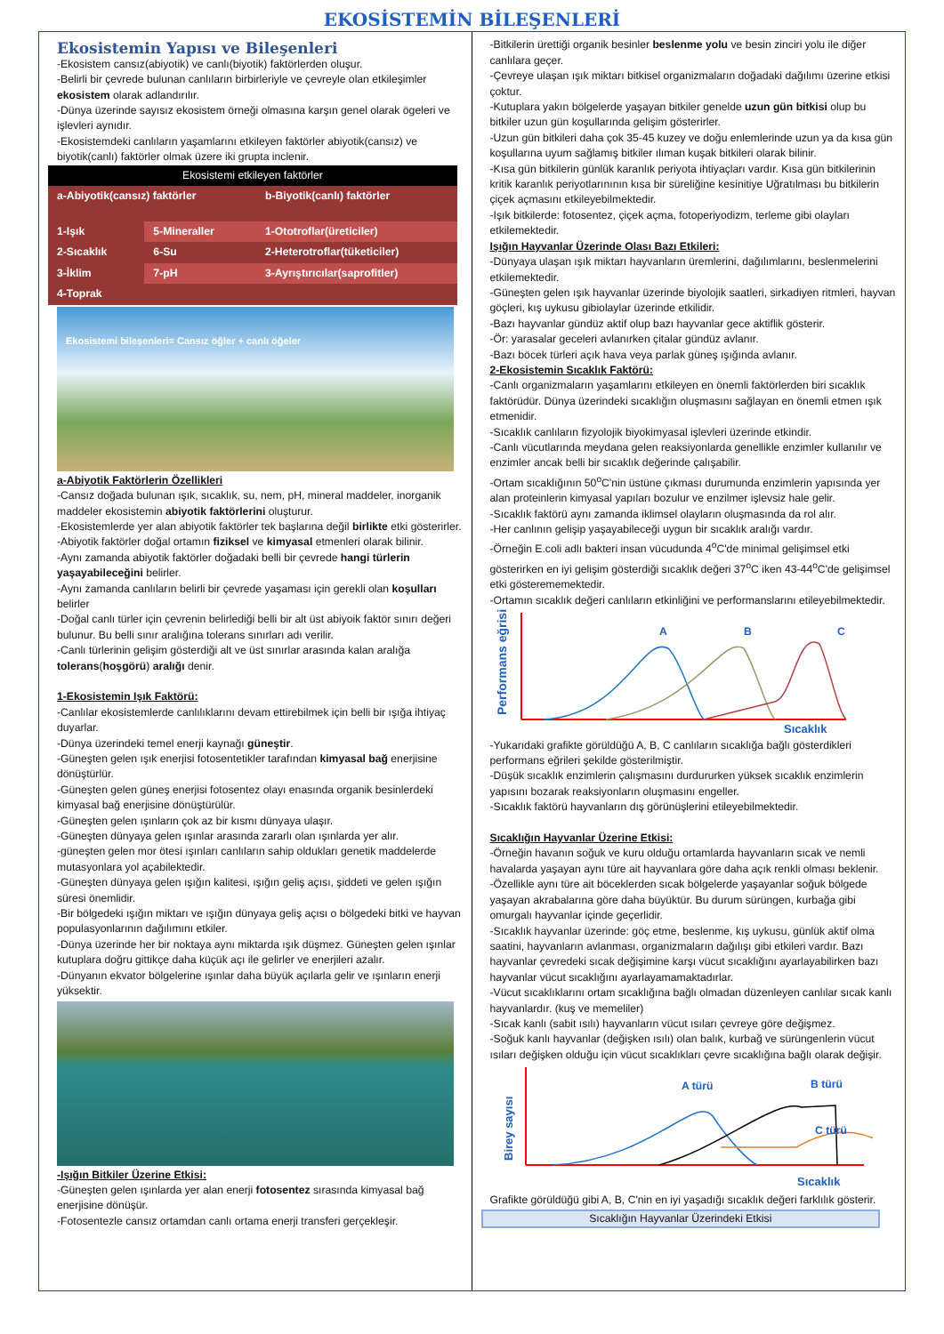EKOSİSTEMİN BİLEŞENLERİ
Ekosistemin Yapısı ve Bileşenleri
-Ekosistem cansız(abiyotik) ve canlı(biyotik) faktörlerden oluşur.
-Belirli bir çevrede bulunan canlıların birbirleriyle ve çevreyle olan etkileşimler ekosistem olarak adlandırılır.
-Dünya üzerinde sayısız ekosistem örneği olmasına karşın genel olarak ögeleri ve işlevleri aynıdır.
-Ekosistemdeki canlıların yaşamlarını etkileyen faktörler abiyotik(cansız) ve biyotik(canlı) faktörler olmak üzere iki grupta inclenir.
| Ekosistemi etkileyen faktörler | | |
| a-Abiyotik(cansız) faktörler | | b-Biyotik(canlı) faktörler |
| 1-Işık | 5-Mineraller | 1-Ototroflar(üreticiler) |
| 2-Sıcaklık | 6-Su | 2-Heterotroflar(tüketiciler) |
| 3-İklim | 7-pH | 3-Ayrıştırıcılar(saprofitler) |
| 4-Toprak | | |
Ekosistemi bileşenleri= Cansız öğler + canlı öğeler
a-Abiyotik Faktörlerin Özellikleri
-Cansız doğada bulunan ışık, sıcaklık, su, nem, pH, mineral maddeler, inorganik maddeler ekosistemin abiyotik faktörlerini oluşturur.
-Ekosistemlerde yer alan abiyotik faktörler tek başlarına değil birlikte etki gösterirler.
-Abiyotik faktörler doğal ortamın fiziksel ve kimyasal etmenleri olarak bilinir.
-Aynı zamanda abiyotik faktörler doğadaki belli bir çevrede hangi türlerin yaşayabileceğini belirler.
-Aynı zamanda canlıların belirli bir çevrede yaşaması için gerekli olan koşulları belirler
-Doğal canlı türler için çevrenin belirlediği belli bir alt üst abiyoik faktör sınırı değeri bulunur. Bu belli sınır aralığına tolerans sınırları adı verilir.
-Canlı türlerinin gelişim gösterdiği alt ve üst sınırlar arasında kalan aralığa tolerans(hoşgörü) aralığı denir.
1-Ekosistemin Işık Faktörü:
-Canlılar ekosistemlerde canlılıklarını devam ettirebilmek için belli bir ışığa ihtiyaç duyarlar.
-Dünya üzerindeki temel enerji kaynağı güneştir.
-Güneşten gelen ışık enerjisi fotosentetikler tarafından kimyasal bağ enerjisine dönüştürlür.
-Güneşten gelen güneş enerjisi fotosentez olayı enasında organik besinlerdeki kimyasal bağ enerjisine dönüştürülür.
-Güneşten gelen ışınların çok az bir kısmı dünyaya ulaşır.
-Güneşten dünyaya gelen ışınlar arasında zararlı olan ışınlarda yer alır.
-güneşten gelen mor ötesi ışınları canlıların sahip oldukları genetik maddelerde mutasyonlara yol açabilektedir.
-Güneşten dünyaya gelen ışığın kalitesi, ışığın geliş açısı, şiddeti ve gelen ışığın süresi önemlidir.
-Bir bölgedeki ışığın miktarı ve ışığın dünyaya geliş açısı o bölgedeki bitki ve hayvan populasyonlarının dağılımını etkiler.
-Dünya üzerinde her bir noktaya aynı miktarda ışık düşmez. Güneşten gelen ışınlar kutuplara doğru gittikçe daha küçük açı ile gelirler ve enerjileri azalır.
-Dünyanın ekvator bölgelerine ışınlar daha büyük açılarla gelir ve ışınların enerji yüksektir.
-Işığın Bitkiler Üzerine Etkisi:
-Güneşten gelen ışınlarda yer alan enerji fotosentez sırasında kimyasal bağ enerjisine dönüşür.
-Fotosentezle cansız ortamdan canlı ortama enerji transferi gerçekleşir.
-Bitkilerin ürettiği organik besinler beslenme yolu ve besin zinciri yolu ile diğer canlılara geçer.
-Çevreye ulaşan ışık miktarı bitkisel organizmaların doğadaki dağılımı üzerine etkisi çoktur.
-Kutuplara yakın bölgelerde yaşayan bitkiler genelde uzun gün bitkisi olup bu bitkiler uzun gün koşullarında gelişim gösterirler.
-Uzun gün bitkileri daha çok 35-45 kuzey ve doğu enlemlerinde uzun ya da kısa gün koşullarına uyum sağlamış bitkiler ılıman kuşak bitkileri olarak bilinir.
-Kısa gün bitkilerin günlük karanlık periyota ihtiyaçları vardır. Kısa gün bitkilerinin kritik karanlık periyotlarınının kısa bir süreliğine kesinitiye Uğratılması bu bitkilerin çiçek açmasını etkileyebilmektedir.
-Işık bitkilerde: fotosentez, çiçek açma, fotoperiyodizm, terleme gibi olayları etkilemektedir.
Işığın Hayvanlar Üzerinde Olası Bazı Etkileri:
-Dünyaya ulaşan ışık miktarı hayvanların üremlerini, dağılımlarını, beslenmelerini etkilemektedir.
-Güneşten gelen ışık hayvanlar üzerinde biyolojik saatleri, sirkadiyen ritmleri, hayvan göçleri, kış uykusu gibiolaylar üzerinde etkilidir.
-Bazı hayvanlar gündüz aktif olup bazı hayvanlar gece aktiflik gösterir.
-Ör: yarasalar geceleri avlanırken çitalar gündüz avlanır.
-Bazı böcek türleri açık hava veya parlak güneş ışığında avlanır.
2-Ekosistemin Sıcaklık Faktörü:
-Canlı organizmaların yaşamlarını etkileyen en önemli faktörlerden biri sıcaklık faktörüdür. Dünya üzerindeki sıcaklığın oluşmasını sağlayan en önemli etmen ışık etmenidir.
-Sıcaklık canlıların fizyolojik biyokimyasal işlevleri üzerinde etkindir.
-Canlı vücutlarında meydana gelen reaksiyonlarda genellikle enzimler kullanılır ve enzimler ancak belli bir sıcaklık değerinde çalışabilir.
-Ortam sıcaklığının 50<sup>o</sup>C'nin üstüne çıkması durumunda enzimlerin yapısında yer alan proteinlerin kimyasal yapıları bozulur ve enzilmer işlevsiz hale gelir.
-Sıcaklık faktörü aynı zamanda iklimsel olayların oluşmasında da rol alır.
-Her canlının gelişip yaşayabileceği uygun bir sıcaklık aralığı vardır.
-Örneğin E.coli adlı bakteri insan vücudunda 4<sup>o</sup>C'de minimal gelişimsel etki gösterirken en iyi gelişim gösterdiği sıcaklık değeri 37<sup>o</sup>C iken 43-44<sup>o</sup>C'de gelişimsel etki gösterememektedir.
-Ortamın sıcaklık değeri canlıların etkinliğini ve performanslarını etileyebilmektedir.
Performans eğrisi
A
B
C
Sıcaklık
-Yukarıdaki grafikte görüldüğü A, B, C canlıların sıcaklığa bağlı gösterdikleri performans eğrileri şekilde gösterilmiştir.
-Düşük sıcaklık enzimlerin çalışmasını durdururken yüksek sıcaklık enzimlerin yapısını bozarak reaksiyonların oluşmasını engeller.
-Sıcaklık faktörü hayvanların dış görünüşlerini etileyebilmektedir.
Sıcaklığın Hayvanlar Üzerine Etkisi:
-Örneğin havanın soğuk ve kuru olduğu ortamlarda hayvanların sıcak ve nemli havalarda yaşayan aynı türe ait hayvanlara göre daha açık renkli olması beklenir.
-Özellikle aynı türe ait böceklerden sıcak bölgelerde yaşayanlar soğuk bölgede yaşayan akrabalarına göre daha büyüktür. Bu durum sürüngen, kurbağa gibi omurgalı hayvanlar içinde geçerlidir.
-Sıcaklık hayvanlar üzerinde: göç etme, beslenme, kış uykusu, günlük aktif olma saatini, hayvanların avlanması, organizmaların dağılışı gibi etkileri vardır. Bazı hayvanlar çevredeki sıcak değişimine karşı vücut sıcaklığını ayarlayabilirken bazı hayvanlar vücut sıcaklığını ayarlayamamaktadırlar.
-Vücut sıcaklıklarını ortam sıcaklığına bağlı olmadan düzenleyen canlılar sıcak kanlı hayvanlardır. (kuş ve memeliler)
-Sıcak kanlı (sabit ısılı) hayvanların vücut ısıları çevreye göre değişmez.
-Soğuk kanlı hayvanlar (değişken ısılı) olan balık, kurbağ ve sürüngenlerin vücut ısıları değişken olduğu için vücut sıcaklıkları çevre sıcaklığına bağlı olarak değişir.
Birey sayısı
A türü
B türü
C türü
Sıcaklık
Grafikte görüldüğü gibi A, B, C'nin en iyi yaşadığı sıcaklık değeri farklılık gösterir.
Sıcaklığın Hayvanlar Üzerindeki Etkisi